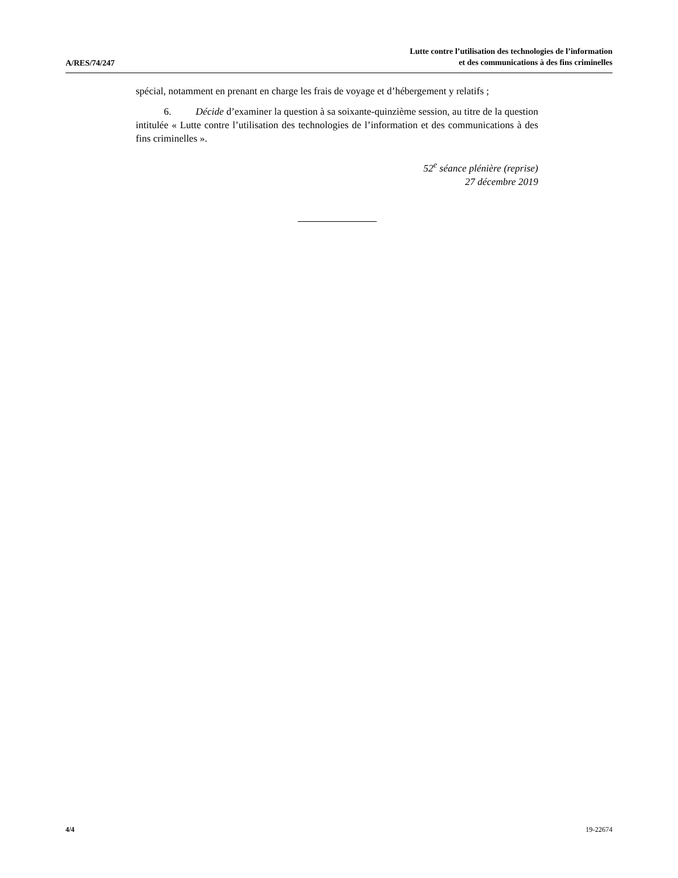A/RES/74/247
Lutte contre l’utilisation des technologies de l’information
et des communications à des fins criminelles
spécial, notamment en prenant en charge les frais de voyage et d’hébergement y relatifs ;
6. Décide d’examiner la question à sa soixante-quinzième session, au titre de la question intitulée « Lutte contre l’utilisation des technologies de l’information et des communications à des fins criminelles ».
52<sup>e</sup> séance plénière (reprise)
27 décembre 2019
4/4 19-22674